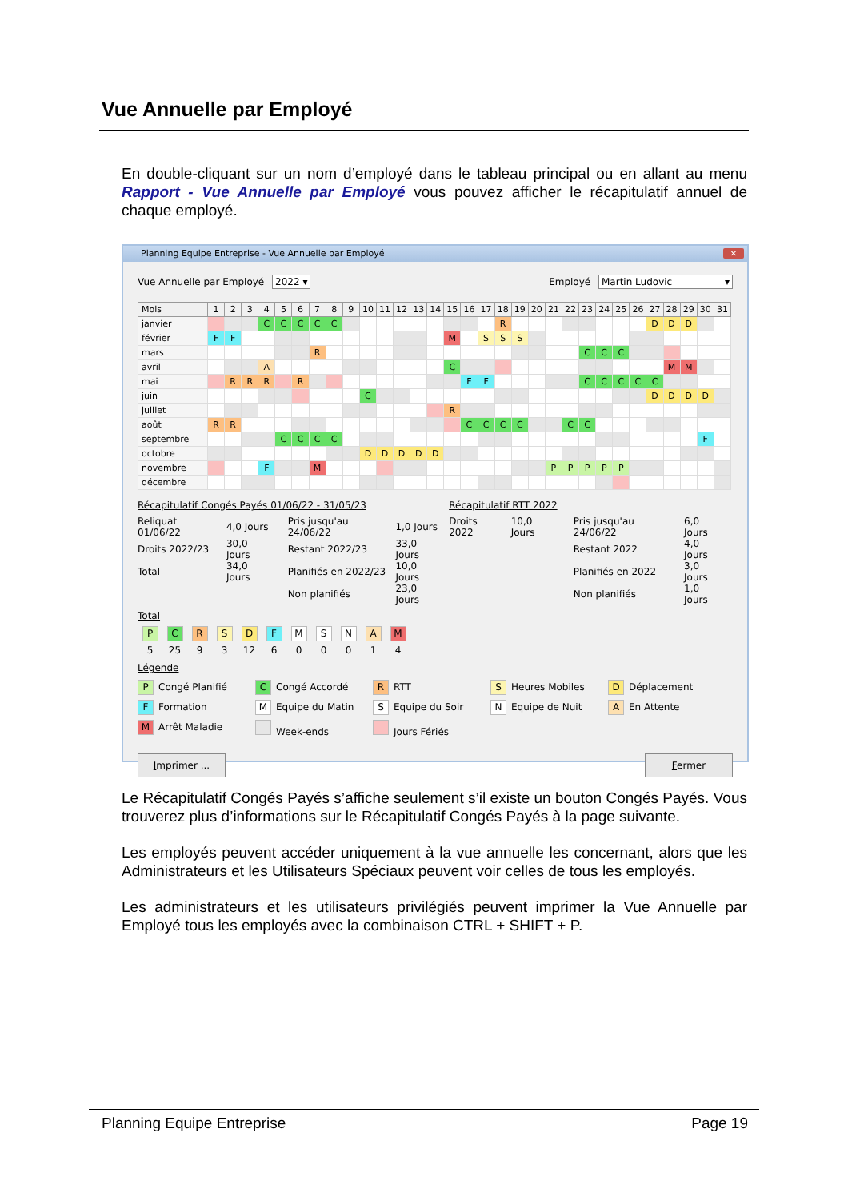Vue Annuelle par Employé
En double-cliquant sur un nom d’employé dans le tableau principal ou en allant au menu Rapport - Vue Annuelle par Employé vous pouvez afficher le récapitulatif annuel de chaque employé.
Planning Equipe Entreprise - Vue Annuelle par Employé ✕
Vue Annuelle par Employé 2022 ▾
Employé Martin Ludovic ▾
| Mois | 1 | 2 | 3 | 4 | 5 | 6 | 7 | 8 | 9 | 10 | 11 | 12 | 13 | 14 | 15 | 16 | 17 | 18 | 19 | 20 | 21 | 22 | 23 | 24 | 25 | 26 | 27 | 28 | 29 | 30 | 31 |
| --- | --- | --- | --- | --- | --- | --- | --- | --- | --- | --- | --- | --- | --- | --- | --- | --- | --- | --- | --- | --- | --- | --- | --- | --- | --- | --- | --- | --- | --- | --- | --- |
| janvier | | | | C | C | C | C | C | | | | | | | | | | R | | | | | | | | | D | D | D | | |
| février | F | F | | | | | | | | | | | | | M | | S | S | S | | | | | | | | | | | | |
| mars | | | | | | | R | | | | | | | | | | | | | | | | C | C | C | | | | | | |
| avril | | | | A | | | | | | | | | | | C | | | | | | | | | | | | | M | M | | |
| mai | | R | R | R | | R | | | | | | | | | | F | F | | | | | | C | C | C | C | C | | | | |
| juin | | | | | | | | | | C | | | | | | | | | | | | | | | | | D | D | D | D | |
| juillet | | | | | | | | | | | | | | | R | | | | | | | | | | | | | | | | |
| août | R | R | | | | | | | | | | | | | | C | C | C | C | | | C | C | | | | | | | | |
| septembre | | | | | C | C | C | C | | | | | | | | | | | | | | | | | | | | | | F | |
| octobre | | | | | | | | | | D | D | D | D | D | | | | | | | | | | | | | | | | | |
| novembre | | | | F | | | M | | | | | | | | | | | | | | P | P | P | P | P | | | | | | |
| décembre | | | | | | | | | | | | | | | | | | | | | | | | | | | | | | | |
Récapitulatif Congés Payés 01/06/22 - 31/05/23
| Reliquat 01/06/22 | 4,0 Jours | Pris jusqu'au 24/06/22 | 1,0 Jours |
| Droits 2022/23 | 30,0 Jours | Restant 2022/23 | 33,0 Jours |
| Total | 34,0 Jours | Planifiés en 2022/23 | 10,0 Jours |
| | | Non planifiés | 23,0 Jours |
Récapitulatif RTT 2022
| Droits 2022 | 10,0 Jours | Pris jusqu'au 24/06/22 | 6,0 Jours |
| | | Restant 2022 | 4,0 Jours |
| | | Planifiés en 2022 | 3,0 Jours |
| | | Non planifiés | 1,0 Jours |
Total
P C R S D F M S N A M
5 25 9 3 12 6 0 0 0 1 4
Légende
P Congé Planifié
C Congé Accordé
R RTT
S Heures Mobiles
D Déplacement
F Formation
M Equipe du Matin
S Equipe du Soir
N Equipe de Nuit
A En Attente
M Arrêt Maladie
Week-ends
Jours Fériés
Imprimer ... Fermer
Le Récapitulatif Congés Payés s’affiche seulement s’il existe un bouton Congés Payés. Vous trouverez plus d’informations sur le Récapitulatif Congés Payés à la page suivante.
Les employés peuvent accéder uniquement à la vue annuelle les concernant, alors que les Administrateurs et les Utilisateurs Spéciaux peuvent voir celles de tous les employés.
Les administrateurs et les utilisateurs privilégiés peuvent imprimer la Vue Annuelle par Employé tous les employés avec la combinaison CTRL + SHIFT + P.
Planning Equipe Entreprise Page 19